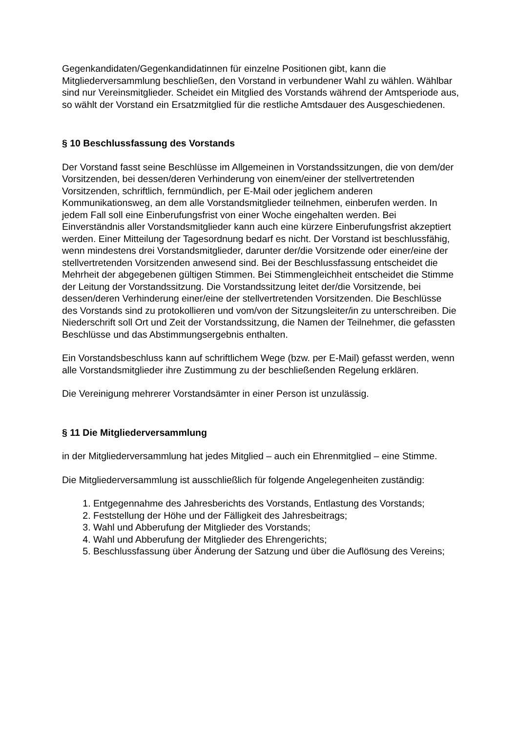Gegenkandidaten/Gegenkandidatinnen für einzelne Positionen gibt, kann die Mitgliederversammlung beschließen, den Vorstand in verbundener Wahl zu wählen. Wählbar sind nur Vereinsmitglieder. Scheidet ein Mitglied des Vorstands während der Amtsperiode aus, so wählt der Vorstand ein Ersatzmitglied für die restliche Amtsdauer des Ausgeschiedenen.
§ 10 Beschlussfassung des Vorstands
Der Vorstand fasst seine Beschlüsse im Allgemeinen in Vorstandssitzungen, die von dem/der Vorsitzenden, bei dessen/deren Verhinderung von einem/einer der stellvertretenden Vorsitzenden, schriftlich, fernmündlich, per E-Mail oder jeglichem anderen Kommunikationsweg, an dem alle Vorstandsmitglieder teilnehmen, einberufen werden. In jedem Fall soll eine Einberufungsfrist von einer Woche eingehalten werden. Bei Einverständnis aller Vorstandsmitglieder kann auch eine kürzere Einberufungsfrist akzeptiert werden. Einer Mitteilung der Tagesordnung bedarf es nicht. Der Vorstand ist beschlussfähig, wenn mindestens drei Vorstandsmitglieder, darunter der/die Vorsitzende oder einer/eine der stellvertretenden Vorsitzenden anwesend sind. Bei der Beschlussfassung entscheidet die Mehrheit der abgegebenen gültigen Stimmen. Bei Stimmengleichheit entscheidet die Stimme der Leitung der Vorstandssitzung. Die Vorstandssitzung leitet der/die Vorsitzende, bei dessen/deren Verhinderung einer/eine der stellvertretenden Vorsitzenden. Die Beschlüsse des Vorstands sind zu protokollieren und vom/von der Sitzungsleiter/in zu unterschreiben. Die Niederschrift soll Ort und Zeit der Vorstandssitzung, die Namen der Teilnehmer, die gefassten Beschlüsse und das Abstimmungsergebnis enthalten.
Ein Vorstandsbeschluss kann auf schriftlichem Wege (bzw. per E-Mail) gefasst werden, wenn alle Vorstandsmitglieder ihre Zustimmung zu der beschließenden Regelung erklären.
Die Vereinigung mehrerer Vorstandsämter in einer Person ist unzulässig.
§ 11 Die Mitgliederversammlung
in der Mitgliederversammlung hat jedes Mitglied – auch ein Ehrenmitglied – eine Stimme.
Die Mitgliederversammlung ist ausschließlich für folgende Angelegenheiten zuständig:
1. Entgegennahme des Jahresberichts des Vorstands, Entlastung des Vorstands;
2. Feststellung der Höhe und der Fälligkeit des Jahresbeitrags;
3. Wahl und Abberufung der Mitglieder des Vorstands;
4. Wahl und Abberufung der Mitglieder des Ehrengerichts;
5. Beschlussfassung über Änderung der Satzung und über die Auflösung des Vereins;